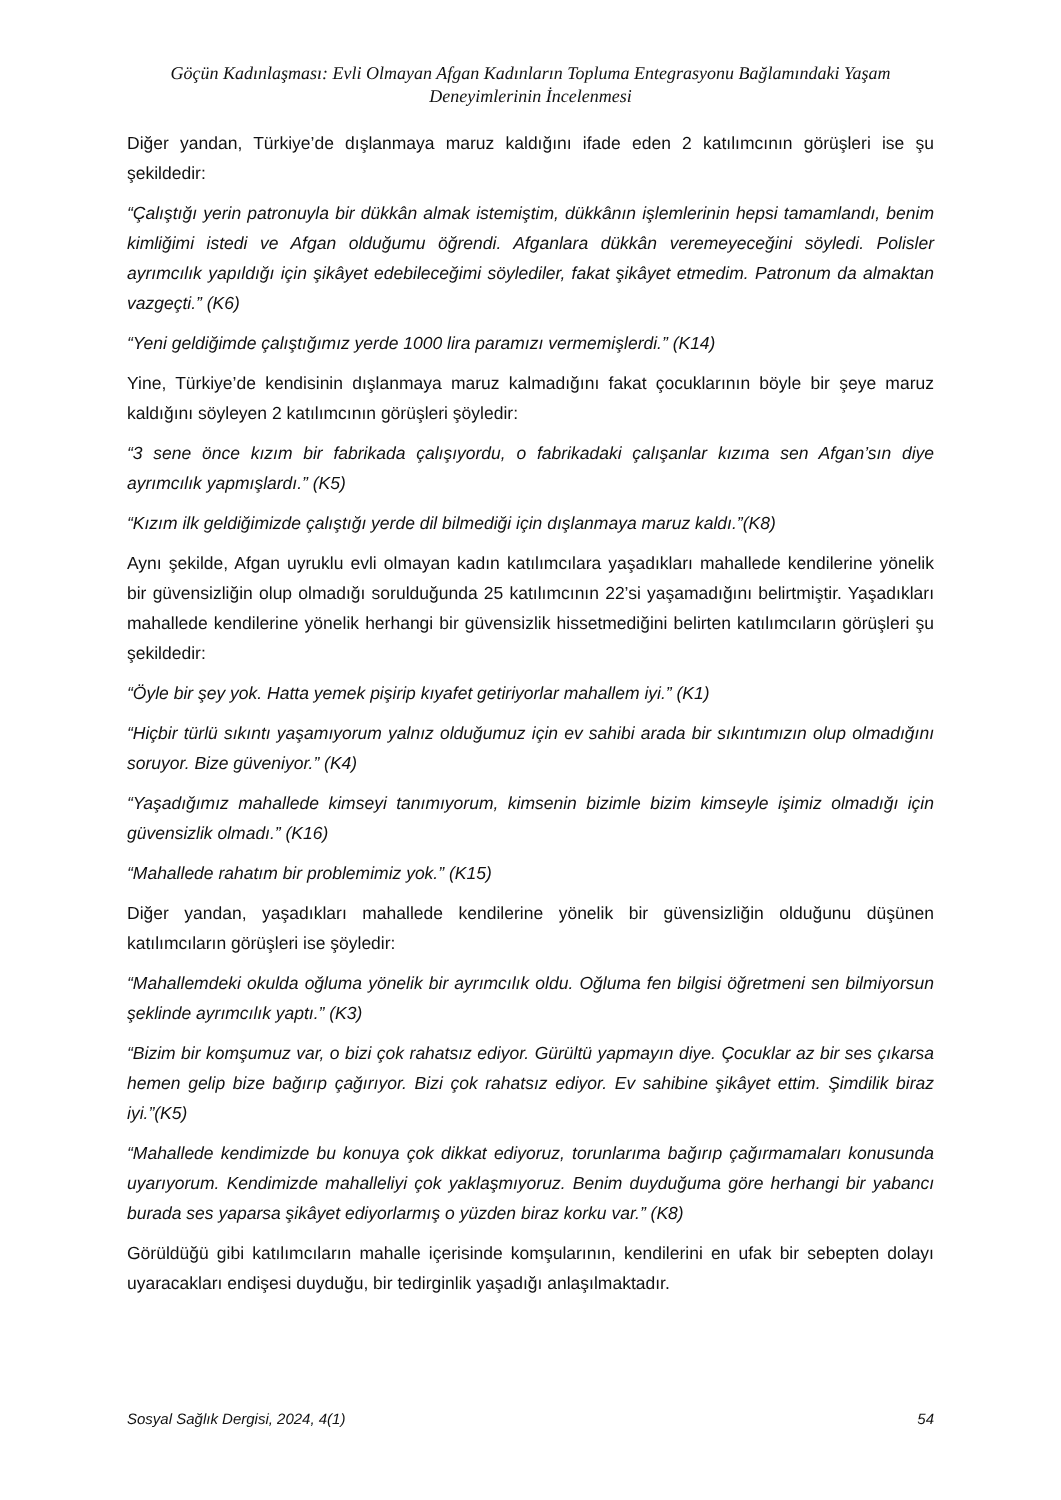Göçün Kadınlaşması: Evli Olmayan Afgan Kadınların Topluma Entegrasyonu Bağlamındaki Yaşam Deneyimlerinin İncelenmesi
Diğer yandan, Türkiye’de dışlanmaya maruz kaldığını ifade eden 2 katılımcının görüşleri ise şu şekildedir:
“Çalıştığı yerin patronuyla bir dükkân almak istemiştim, dükkânın işlemlerinin hepsi tamamlandı, benim kimliğimi istedi ve Afgan olduğumu öğrendi. Afganlara dükkân veremeyeceğini söyledi. Polisler ayrımcılık yapıldığı için şikâyet edebileceğimi söylediler, fakat şikâyet etmedim. Patronum da almaktan vazgeçti.” (K6)
“Yeni geldiğimde çalıştığımız yerde 1000 lira paramızı vermemişlerdi.” (K14)
Yine, Türkiye’de kendisinin dışlanmaya maruz kalmadığını fakat çocuklarının böyle bir şeye maruz kaldığını söyleyen 2 katılımcının görüşleri şöyledir:
“3 sene önce kızım bir fabrikada çalışıyordu, o fabrikadaki çalışanlar kızıma sen Afgan’sın diye ayrımcılık yapmışlardı.” (K5)
“Kızım ilk geldiğimizde çalıştığı yerde dil bilmediği için dışlanmaya maruz kaldı.”(K8)
Aynı şekilde, Afgan uyruklu evli olmayan kadın katılımcılara yaşadıkları mahallede kendilerine yönelik bir güvensizliğin olup olmadığı sorulduğunda 25 katılımcının 22’si yaşamadığını belirtmiştir. Yaşadıkları mahallede kendilerine yönelik herhangi bir güvensizlik hissetmediğini belirten katılımcıların görüşleri şu şekildedir:
“Öyle bir şey yok. Hatta yemek pişirip kıyafet getiriyorlar mahallem iyi.” (K1)
“Hiçbir türlü sıkıntı yaşamıyorum yalnız olduğumuz için ev sahibi arada bir sıkıntımızın olup olmadığını soruyor. Bize güveniyor.” (K4)
“Yaşadığımız mahallede kimseyi tanımıyorum, kimsenin bizimle bizim kimseyle işimiz olmadığı için güvensizlik olmadı.” (K16)
“Mahallede rahatım bir problemimiz yok.” (K15)
Diğer yandan, yaşadıkları mahallede kendilerine yönelik bir güvensizliğin olduğunu düşünen katılımcıların görüşleri ise şöyledir:
“Mahallemdeki okulda oğluma yönelik bir ayrımcılık oldu. Oğluma fen bilgisi öğretmeni sen bilmiyorsun şeklinde ayrımcılık yaptı.” (K3)
“Bizim bir komşumuz var, o bizi çok rahatsız ediyor. Gürültü yapmayın diye. Çocuklar az bir ses çıkarsa hemen gelip bize bağırıp çağırıyor. Bizi çok rahatsız ediyor. Ev sahibine şikâyet ettim. Şimdilik biraz iyi.”(K5)
“Mahallede kendimizde bu konuya çok dikkat ediyoruz, torunlarıma bağırıp çağırmamaları konusunda uyarıyorum. Kendimizde mahalleliyi çok yaklaşmıyoruz. Benim duyduğuma göre herhangi bir yabancı burada ses yaparsa şikâyet ediyorlarmış o yüzden biraz korku var.” (K8)
Görüldüğü gibi katılımcıların mahalle içerisinde komşularının, kendilerini en ufak bir sebepten dolayı uyaracakları endişesi duyduğu, bir tedirginlik yaşadığı anlaşılmaktadır.
Sosyal Sağlık Dergisi, 2024, 4(1) 54